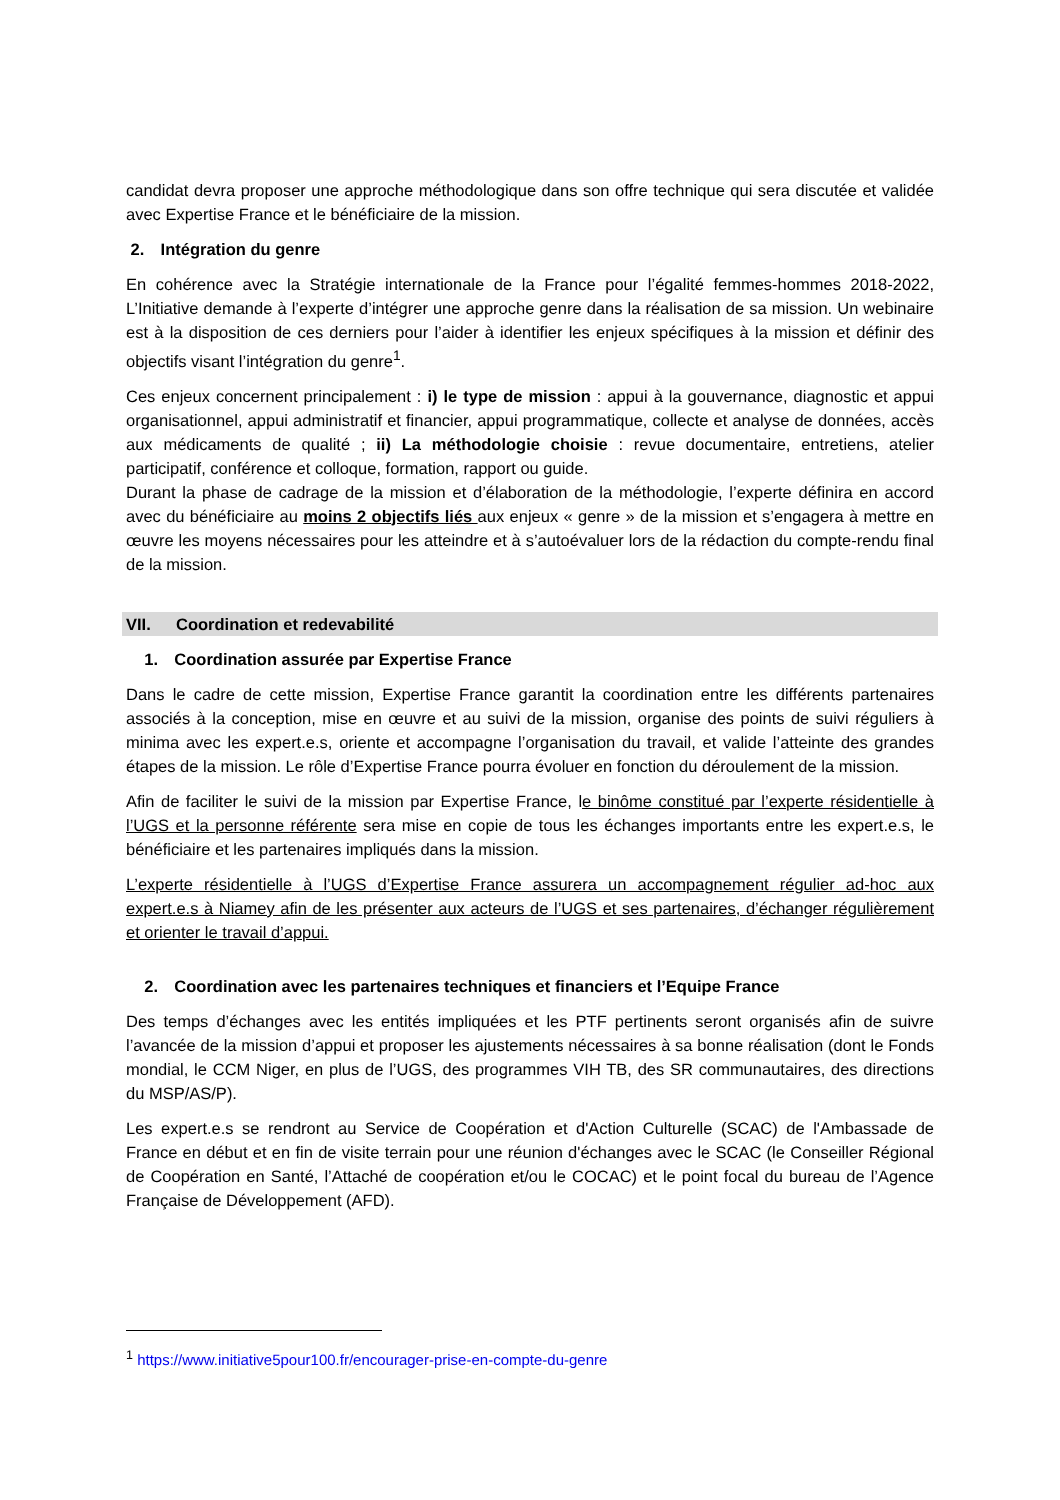candidat devra proposer une approche méthodologique dans son offre technique qui sera discutée et validée avec Expertise France et le bénéficiaire de la mission.
2. Intégration du genre
En cohérence avec la Stratégie internationale de la France pour l’égalité femmes-hommes 2018-2022, L’Initiative demande à l’experte d’intégrer une approche genre dans la réalisation de sa mission. Un webinaire est à la disposition de ces derniers pour l’aider à identifier les enjeux spécifiques à la mission et définir des objectifs visant l’intégration du genre<sup>1</sup>.
Ces enjeux concernent principalement : i) le type de mission : appui à la gouvernance, diagnostic et appui organisationnel, appui administratif et financier, appui programmatique, collecte et analyse de données, accès aux médicaments de qualité ; ii) La méthodologie choisie : revue documentaire, entretiens, atelier participatif, conférence et colloque, formation, rapport ou guide.
Durant la phase de cadrage de la mission et d’élaboration de la méthodologie, l’experte définira en accord avec du bénéficiaire au moins 2 objectifs liés aux enjeux « genre » de la mission et s’engagera à mettre en œuvre les moyens nécessaires pour les atteindre et à s’autoévaluer lors de la rédaction du compte-rendu final de la mission.
VII. Coordination et redevabilité
1. Coordination assurée par Expertise France
Dans le cadre de cette mission, Expertise France garantit la coordination entre les différents partenaires associés à la conception, mise en œuvre et au suivi de la mission, organise des points de suivi réguliers à minima avec les expert.e.s, oriente et accompagne l’organisation du travail, et valide l’atteinte des grandes étapes de la mission. Le rôle d’Expertise France pourra évoluer en fonction du déroulement de la mission.
Afin de faciliter le suivi de la mission par Expertise France, le binôme constitué par l’experte résidentielle à l’UGS et la personne référente sera mise en copie de tous les échanges importants entre les expert.e.s, le bénéficiaire et les partenaires impliqués dans la mission.
L’experte résidentielle à l’UGS d’Expertise France assurera un accompagnement régulier ad-hoc aux expert.e.s à Niamey afin de les présenter aux acteurs de l’UGS et ses partenaires, d’échanger régulièrement et orienter le travail d’appui.
2. Coordination avec les partenaires techniques et financiers et l’Equipe France
Des temps d’échanges avec les entités impliquées et les PTF pertinents seront organisés afin de suivre l’avancée de la mission d’appui et proposer les ajustements nécessaires à sa bonne réalisation (dont le Fonds mondial, le CCM Niger, en plus de l’UGS, des programmes VIH TB, des SR communautaires, des directions du MSP/AS/P).
Les expert.e.s se rendront au Service de Coopération et d'Action Culturelle (SCAC) de l'Ambassade de France en début et en fin de visite terrain pour une réunion d'échanges avec le SCAC (le Conseiller Régional de Coopération en Santé, l’Attaché de coopération et/ou le COCAC) et le point focal du bureau de l’Agence Française de Développement (AFD).
<sup>1</sup> https://www.initiative5pour100.fr/encourager-prise-en-compte-du-genre